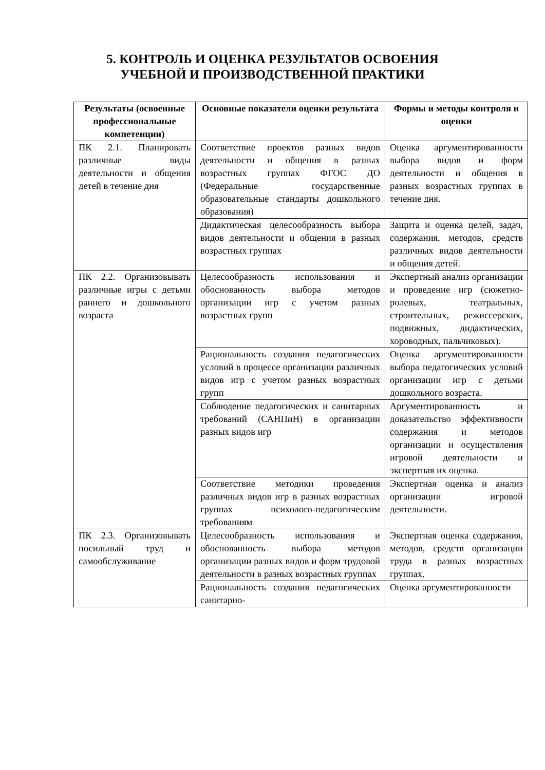5. КОНТРОЛЬ И ОЦЕНКА РЕЗУЛЬТАТОВ ОСВОЕНИЯ
УЧЕБНОЙ И ПРОИЗВОДСТВЕННОЙ ПРАКТИКИ
| Результаты (освоенные профессиональные компетенции) | Основные показатели оценки результата | Формы и методы контроля и оценки |
| --- | --- | --- |
| ПК 2.1. Планировать различные виды деятельности и общения детей в течение дня | Соответствие проектов разных видов деятельности и общения в разных возрастных группах ФГОС ДО (Федеральные государственные образовательные стандарты дошкольного образования) | Оценка аргументированности выбора видов и форм деятельности и общения в разных возрастных группах в течение дня. |
| | Дидактическая целесообразность выбора видов деятельности и общения в разных возрастных группах | Защита и оценка целей, задач, содержания, методов, средств различных видов деятельности и общения детей. |
| ПК 2.2. Организовывать различные игры с детьми раннего и дошкольного возраста | Целесообразность использования и обоснованность выбора методов организации игр с учетом разных возрастных групп | Экспертный анализ организации и проведение игр (сюжетно-ролевых, театральных, строительных, режиссерских, подвижных, дидактических, хороводных, пальчиковых). |
| | Рациональность создания педагогических условий в процессе организации различных видов игр с учетом разных возрастных групп | Оценка аргументированности выбора педагогических условий организации игр с детьми дошкольного возраста. |
| | Соблюдение педагогических и санитарных требований (САНПиН) в организации разных видов игр | Аргументированность и доказательство эффективности содержания и методов организации и осуществления игровой деятельности и экспертная их оценка. |
| | Соответствие методики проведения различных видов игр в разных возрастных группах психолого-педагогическим требованиям | Экспертная оценка и анализ организации игровой деятельности. |
| ПК 2.3. Организовывать посильный труд и самообслуживание | Целесообразность использования и обоснованность выбора методов организации разных видов и форм трудовой деятельности в разных возрастных группах | Экспертная оценка содержания, методов, средств организации труда в разных возрастных группах. |
| | Рациональность создания педагогических санитарно- | Оценка аргументированности |